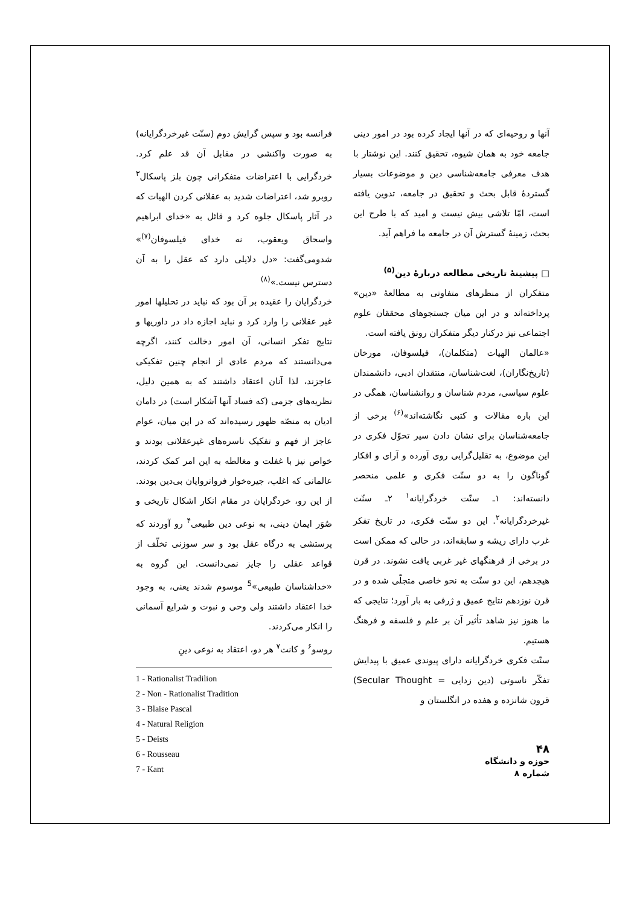آنها و روحیه‌ای که در آنها ایجاد کرده بود در امور دینی جامعه خود به همان شیوه، تحقیق کنند. این نوشتار با هدف معرفی جامعه‌شناسی دین و موضوعات بسیار گستردهٔ قابل بحث و تحقیق در جامعه، تدوین یافته است، امّا تلاشی بیش نیست و امید که با طرح این بحث، زمینهٔ گسترش آن در جامعه ما فراهم آید.
□ پیشینهٔ تاریخی مطالعه دربارهٔ دین<sup>(۵)</sup>
متفکران از منظرهای متفاوتی به مطالعهٔ «دین» پرداخته‌اند و در این میان جستجوهای محققان علوم اجتماعی نیز درکنار دیگر متفکران رونق یافته است.
«عالمان الهیات (متکلمان)، فیلسوفان، مورخان (تاریخ‌نگاران)، لغت‌شناسان، منتقدان ادبی، دانشمندان علوم سیاسی، مردم شناسان و روانشناسان، همگی در این باره مقالات و کتبی نگاشته‌اند»<sup>(۶)</sup> برخی از جامعه‌شناسان برای نشان دادن سیر تحوّل فکری در این موضوع، به تقلیل‌گرایی روی آورده و آرای و افکار گوناگون را به دو سنّت فکری و علمی منحصر دانسته‌اند: ۱ـ سنّت خردگرایانه<sup>۱</sup> ۲ـ سنّت غیرخردگرایانه<sup>۲</sup>. این دو سنّت فکری، در تاریخ تفکر غرب دارای ریشه و سابقه‌اند، در حالی که ممکن است در برخی از فرهنگهای غیر غربی یافت نشوند. در قرن هیجدهم، این دو سنّت به نحو خاصی متجلّی شده و در قرن نوزدهم نتایج عمیق و ژرفی به بار آورد؛ نتایجی که ما هنوز نیز شاهد تأثیر آن بر علم و فلسفه و فرهنگ هستیم.
سنّت فکری خردگرایانه دارای پیوندی عمیق با پیدایش تفکّر ناسوتی (دین زدایی = Secular Thought) قرون شانزده و هفده در انگلستان و
فرانسه بود و سپس گرایش دوم (سنّت غیرخردگرایانه) به صورت واکنشی در مقابل آن قد علم کرد. خردگرایی با اعتراضات متفکرانی چون بلز پاسکال<sup>۳</sup> روبرو شد، اعتراضات شدید به عقلانی کردن الهیات که در آثار پاسکال جلوه کرد و قائل به «خدای ابراهیم واسحاق ویعقوب، نه خدای فیلسوفان<sup>(۷)</sup>» شدومی‌گفت: «دل دلایلی دارد که عقل را به آن دسترس نیست.»<sup>(۸)</sup>
خردگرایان را عقیده بر آن بود که نباید در تحلیلها امور غیر عقلانی را وارد کرد و نباید اجازه داد در داوریها و نتایج تفکر انسانی، آن امور دخالت کنند، اگرچه می‌دانستند که مردم عادی از انجام چنین تفکیکی عاجزند، لذا آنان اعتقاد داشتند که به همین دلیل، نظریه‌های جزمی (که فساد آنها آشکار است) در دامان ادیان به منصّه ظهور رسیده‌اند که در این میان، عوام عاجز از فهم و تفکیک ناسره‌های غیرعقلانی بودند و خواص نیز با غفلت و مغالطه به این امر کمک کردند، عالمانی که اغلب، جیره‌خوار فروانروایان بی‌دین بودند. از این رو، خردگرایان در مقام انکار اشکال تاریخی و صُوَر ایمان دینی، به نوعی دین طبیعی<sup>۴</sup> رو آوردند که پرستشی به درگاه عقل بود و سر سوزنی تخلّف از قواعد عقلی را جایز نمی‌دانست. این گروه به «خداشناسان طبیعی»<sup>5</sup> موسوم شدند یعنی، به وجود خدا اعتقاد داشتند ولی وحی و نبوت و شرایع آسمانی را انکار می‌کردند.
روسو<sup>۶</sup> و کانت<sup>۷</sup> هر دو، اعتقاد به نوعی دینِ
1 - Rationalist Tradilion
2 - Non - Rationalist Tradition
3 - Blaise Pascal
4 - Natural Religion
5 - Deists
6 - Rousseau
7 - Kant
۴۸
حوزه و دانشگاه
شماره ۸